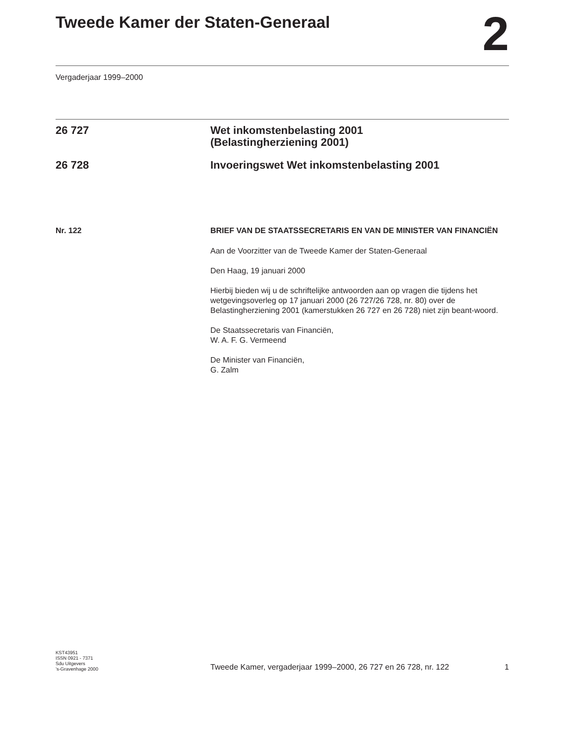Tweede Kamer der Staten-Generaal
2
Vergaderjaar 1999–2000
26 727 Wet inkomstenbelasting 2001
(Belastingherziening 2001)
26 728 Invoeringswet Wet inkomstenbelasting 2001
Nr. 122 BRIEF VAN DE STAATSSECRETARIS EN VAN DE MINISTER VAN FINANCIËN
Aan de Voorzitter van de Tweede Kamer der Staten-Generaal
Den Haag, 19 januari 2000
Hierbij bieden wij u de schriftelijke antwoorden aan op vragen die tijdens het wetgevingsoverleg op 17 januari 2000 (26 727/26 728, nr. 80) over de Belastingherziening 2001 (kamerstukken 26 727 en 26 728) niet zijn beant-woord.
De Staatssecretaris van Financiën,
W. A. F. G. Vermeend
De Minister van Financiën,
G. Zalm
KST43951
ISSN 0921 - 7371
Sdu Uitgevers
’s-Gravenhage 2000
Tweede Kamer, vergaderjaar 1999–2000, 26 727 en 26 728, nr. 122
1